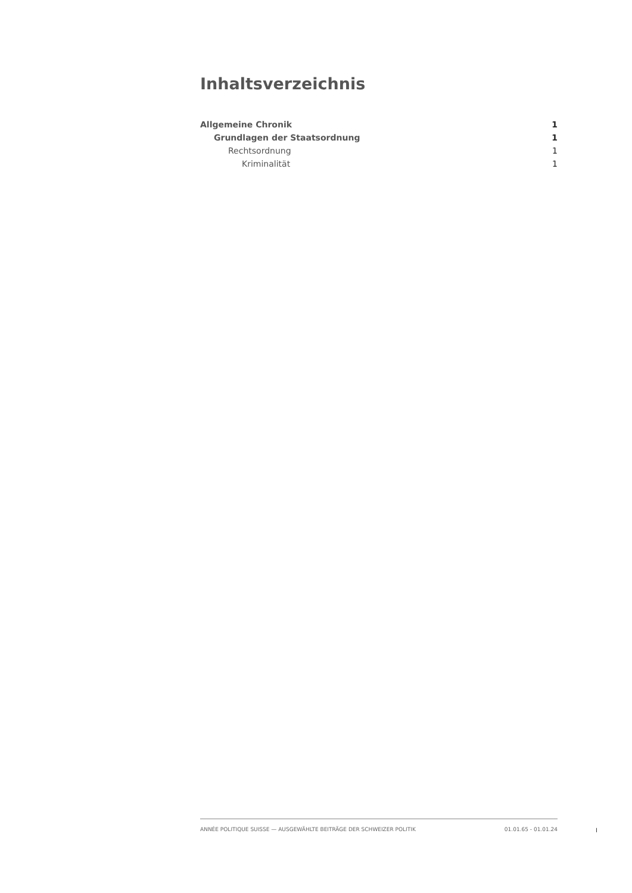Inhaltsverzeichnis
Allgemeine Chronik 1
Grundlagen der Staatsordnung 1
Rechtsordnung 1
Kriminalität 1
ANNÉE POLITIQUE SUISSE — AUSGEWÄHLTE BEITRÄGE DER SCHWEIZER POLITIK 01.01.65 - 01.01.24
I